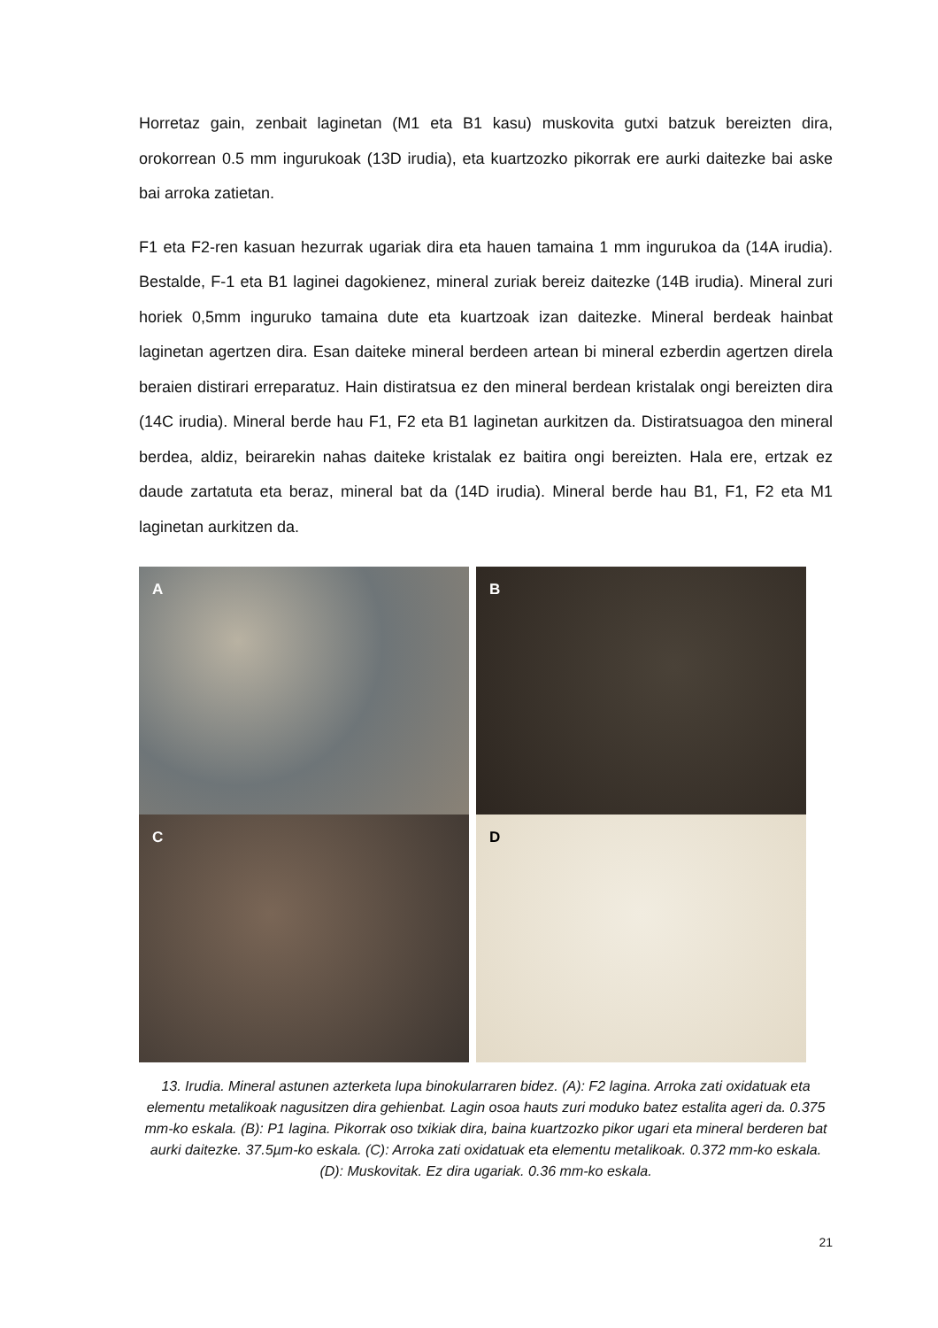Horretaz gain, zenbait laginetan (M1 eta B1 kasu) muskovita gutxi batzuk bereizten dira, orokorrean 0.5 mm ingurukoak (13D irudia), eta kuartzozko pikorrak ere aurki daitezke bai aske bai arroka zatietan.
F1 eta F2-ren kasuan hezurrak ugariak dira eta hauen tamaina 1 mm ingurukoa da (14A irudia). Bestalde, F-1 eta B1 laginei dagokienez, mineral zuriak bereiz daitezke (14B irudia). Mineral zuri horiek 0,5mm inguruko tamaina dute eta kuartzoak izan daitezke. Mineral berdeak hainbat laginetan agertzen dira. Esan daiteke mineral berdeen artean bi mineral ezberdin agertzen direla beraien distirari erreparatuz. Hain distiratsua ez den mineral berdean kristalak ongi bereizten dira (14C irudia). Mineral berde hau F1, F2 eta B1 laginetan aurkitzen da. Distiratsuagoa den mineral berdea, aldiz, beirarekin nahas daiteke kristalak ez baitira ongi bereizten. Hala ere, ertzak ez daude zartatuta eta beraz, mineral bat da (14D irudia). Mineral berde hau B1, F1, F2 eta M1 laginetan aurkitzen da.
A
B
C
D
13. Irudia. Mineral astunen azterketa lupa binokularraren bidez. (A): F2 lagina. Arroka zati oxidatuak eta elementu metalikoak nagusitzen dira gehienbat. Lagin osoa hauts zuri moduko batez estalita ageri da. 0.375 mm-ko eskala. (B): P1 lagina. Pikorrak oso txikiak dira, baina kuartzozko pikor ugari eta mineral berderen bat aurki daitezke. 37.5µm-ko eskala. (C): Arroka zati oxidatuak eta elementu metalikoak. 0.372 mm-ko eskala. (D): Muskovitak. Ez dira ugariak. 0.36 mm-ko eskala.
21